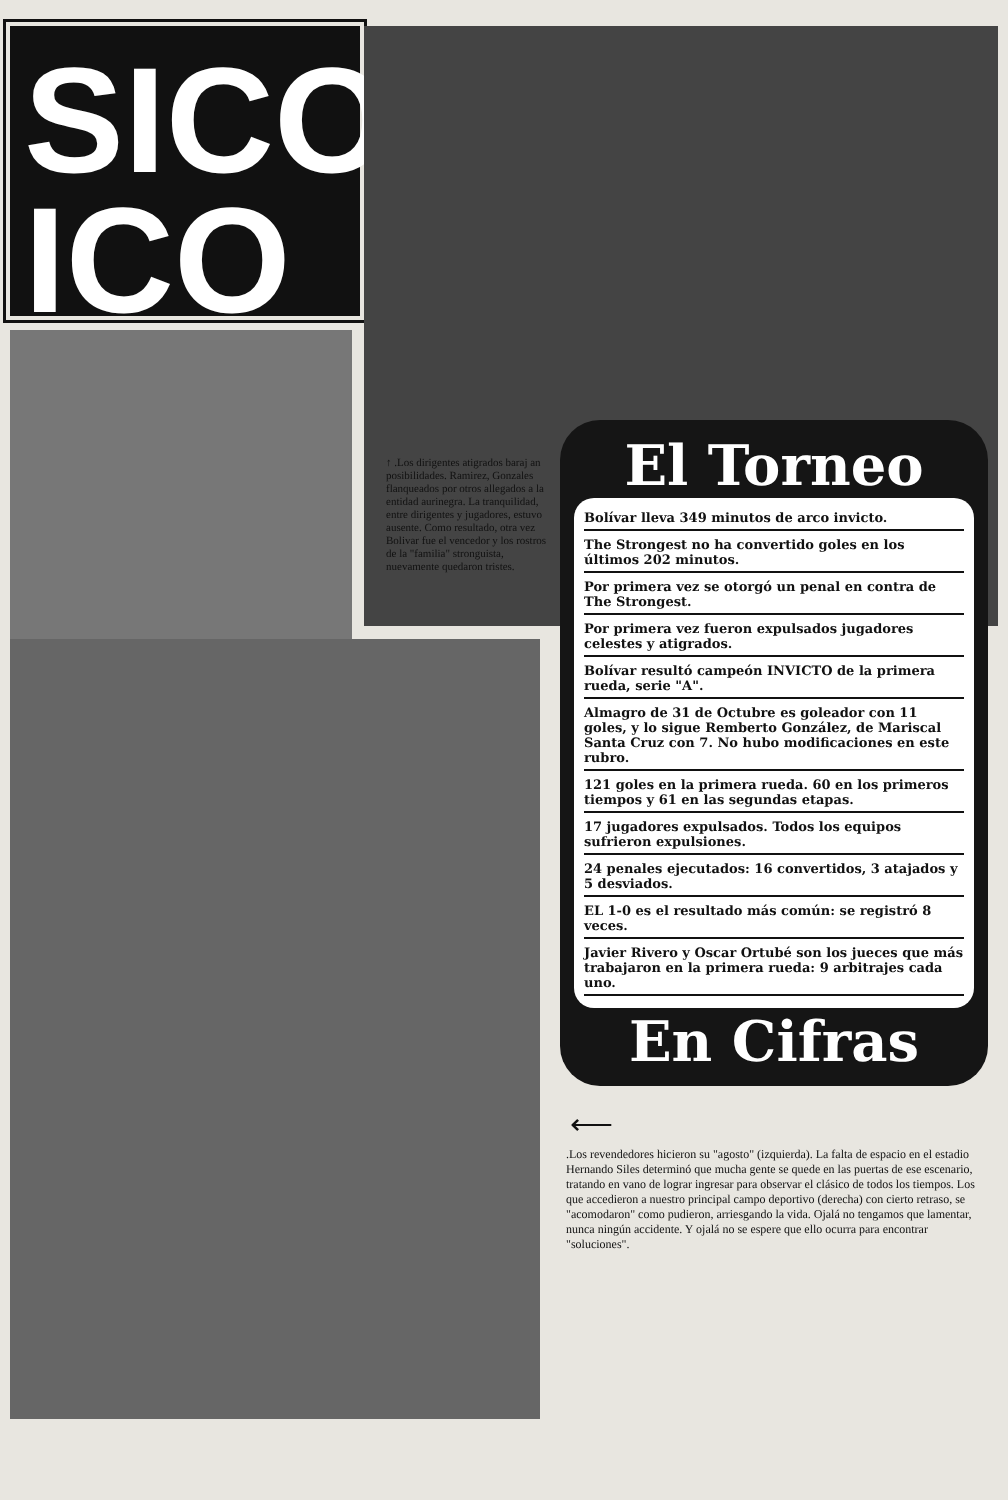SICO
ICO
↑ .Los dirigentes atigrados baraj an posibilidades. Ramirez, Gonzales flanqueados por otros allegados a la entidad aurinegra. La tranquilidad, entre dirigentes y jugadores, estuvo ausente. Como resultado, otra vez Bolivar fue el vencedor y los rostros de la "familia" stronguista, nuevamente quedaron tristes.
El Torneo
Bolívar lleva 349 minutos de arco invicto.
The Strongest no ha convertido goles en los últimos 202 minutos.
Por primera vez se otorgó un penal en contra de The Strongest.
Por primera vez fueron expulsados jugadores celestes y atigrados.
Bolívar resultó campeón INVICTO de la primera rueda, serie "A".
Almagro de 31 de Octubre es goleador con 11 goles, y lo sigue Remberto González, de Mariscal Santa Cruz con 7. No hubo modificaciones en este rubro.
121 goles en la primera rueda. 60 en los primeros tiempos y 61 en las segundas etapas.
17 jugadores expulsados. Todos los equipos sufrieron expulsiones.
24 penales ejecutados: 16 convertidos, 3 atajados y 5 desviados.
EL 1-0 es el resultado más común: se registró 8 veces.
Javier Rivero y Oscar Ortubé son los jueces que más trabajaron en la primera rueda: 9 arbitrajes cada uno.
En Cifras
⟵
.Los revendedores hicieron su "agosto" (izquierda). La falta de espacio en el estadio Hernando Siles determinó que mucha gente se quede en las puertas de ese escenario, tratando en vano de lograr ingresar para observar el clásico de todos los tiempos. Los que accedieron a nuestro principal campo deportivo (derecha) con cierto retraso, se "acomodaron" como pudieron, arriesgando la vida. Ojalá no tengamos que lamentar, nunca ningún accidente. Y ojalá no se espere que ello ocurra para encontrar "soluciones".